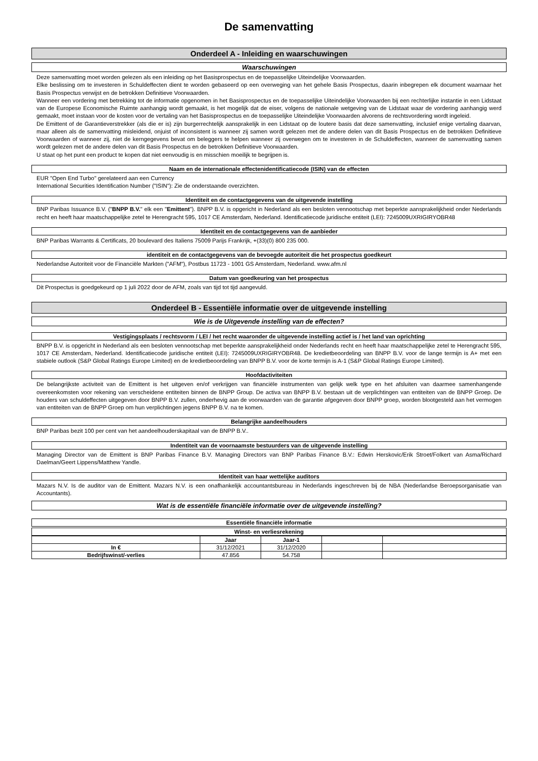De samenvatting
Onderdeel A - Inleiding en waarschuwingen
Waarschuwingen
Deze samenvatting moet worden gelezen als een inleiding op het Basisprospectus en de toepasselijke Uiteindelijke Voorwaarden.
Elke beslissing om te investeren in Schuldeffecten dient te worden gebaseerd op een overweging van het gehele Basis Prospectus, daarin inbegrepen elk document waarnaar het Basis Prospectus verwijst en de betrokken Definitieve Voorwaarden.
Wanneer een vordering met betrekking tot de informatie opgenomen in het Basisprospectus en de toepasselijke Uiteindelijke Voorwaarden bij een rechterlijke instantie in een Lidstaat van de Europese Economische Ruimte aanhangig wordt gemaakt, is het mogelijk dat de eiser, volgens de nationale wetgeving van de Lidstaat waar de vordering aanhangig werd gemaakt, moet instaan voor de kosten voor de vertaling van het Basisprospectus en de toepasselijke Uiteindelijke Voorwaarden alvorens de rechtsvordering wordt ingeleid.
De Emittent of de Garantieverstrekker (als die er is) zijn burgerrechtelijk aansprakelijk in een Lidstaat op de loutere basis dat deze samenvatting, inclusief enige vertaling daarvan, maar alleen als de samenvatting misleidend, onjuist of inconsistent is wanneer zij samen wordt gelezen met de andere delen van dit Basis Prospectus en de betrokken Definitieve Voorwaarden of wanneer zij, niet de kerngegevens bevat om beleggers te helpen wanneer zij overwegen om te investeren in de Schuldeffecten, wanneer de samenvatting samen wordt gelezen met de andere delen van dit Basis Prospectus en de betrokken Definitieve Voorwaarden.
U staat op het punt een product te kopen dat niet eenvoudig is en misschien moeilijk te begrijpen is.
Naam en de internationale effectenidentificatiecode (ISIN) van de effecten
EUR "Open End Turbo" gerelateerd aan een Currency
International Securities Identification Number ("ISIN"): Zie de onderstaande overzichten.
Identiteit en de contactgegevens van de uitgevende instelling
BNP Paribas Issuance B.V. ("BNPP B.V." elk een "Emittent"). BNPP B.V. is opgericht in Nederland als een besloten vennootschap met beperkte aansprakelijkheid onder Nederlands recht en heeft haar maatschappelijke zetel te Herengracht 595, 1017 CE Amsterdam, Nederland. Identificatiecode juridische entiteit (LEI): 7245009UXRIGIRYOBR48
Identiteit en de contactgegevens van de aanbieder
BNP Paribas Warrants & Certificats, 20 boulevard des Italiens 75009 Parijs Frankrijk, +(33)(0) 800 235 000.
identiteit en de contactgegevens van de bevoegde autoriteit die het prospectus goedkeurt
Nederlandse Autoriteit voor de Financiële Markten ("AFM"), Postbus 11723 - 1001 GS Amsterdam, Nederland. www.afm.nl
Datum van goedkeuring van het prospectus
Dit Prospectus is goedgekeurd op 1 juli 2022 door de AFM, zoals van tijd tot tijd aangevuld.
Onderdeel B - Essentiële informatie over de uitgevende instelling
Wie is de Uitgevende instelling van de effecten?
Vestigingsplaats / rechtsvorm / LEI / het recht waaronder de uitgevende instelling actief is / het land van oprichting
BNPP B.V. is opgericht in Nederland als een besloten vennootschap met beperkte aansprakelijkheid onder Nederlands recht en heeft haar maatschappelijke zetel te Herengracht 595, 1017 CE Amsterdam, Nederland. Identificatiecode juridische entiteit (LEI): 7245009UXRIGIRYOBR48. De kredietbeoordeling van BNPP B.V. voor de lange termijn is A+ met een stabiele outlook (S&P Global Ratings Europe Limited) en de kredietbeoordeling van BNPP B.V. voor de korte termijn is A-1 (S&P Global Ratings Europe Limited).
Hoofdactiviteiten
De belangrijkste activiteit van de Emittent is het uitgeven en/of verkrijgen van financiële instrumenten van gelijk welk type en het afsluiten van daarmee samenhangende overeenkomsten voor rekening van verscheidene entiteiten binnen de BNPP Group. De activa van BNPP B.V. bestaan uit de verplichtingen van entiteiten van de BNPP Groep. De houders van schuldeffecten uitgegeven door BNPP B.V. zullen, onderhevig aan de voorwaarden van de garantie afgegeven door BNPP groep, worden blootgesteld aan het vermogen van entiteiten van de BNPP Groep om hun verplichtingen jegens BNPP B.V. na te komen.
Belangrijke aandeelhouders
BNP Paribas bezit 100 per cent van het aandeelhouderskapitaal van de BNPP B.V..
Indentiteit van de voornaamste bestuurders van de uitgevende instelling
Managing Director van de Emittent is BNP Paribas Finance B.V. Managing Directors van BNP Paribas Finance B.V.: Edwin Herskovic/Erik Stroet/Folkert van Asma/Richard Daelman/Geert Lippens/Matthew Yandle.
Identiteit van haar wettelijke auditors
Mazars N.V. Is de auditor van de Emittent. Mazars N.V. is een onafhankelijk accountantsbureau in Nederlands ingeschreven bij de NBA (Nederlandse Beroepsorganisatie van Accountants).
Wat is de essentiële financiële informatie over de uitgevende instelling?
Essentiële financiële informatie
Winst- en verliesrekening
| | Jaar | Jaar-1 | | |
| In € | 31/12/2021 | 31/12/2020 | | |
| Bedrijfswinst/-verlies | 47.856 | 54.758 | | |